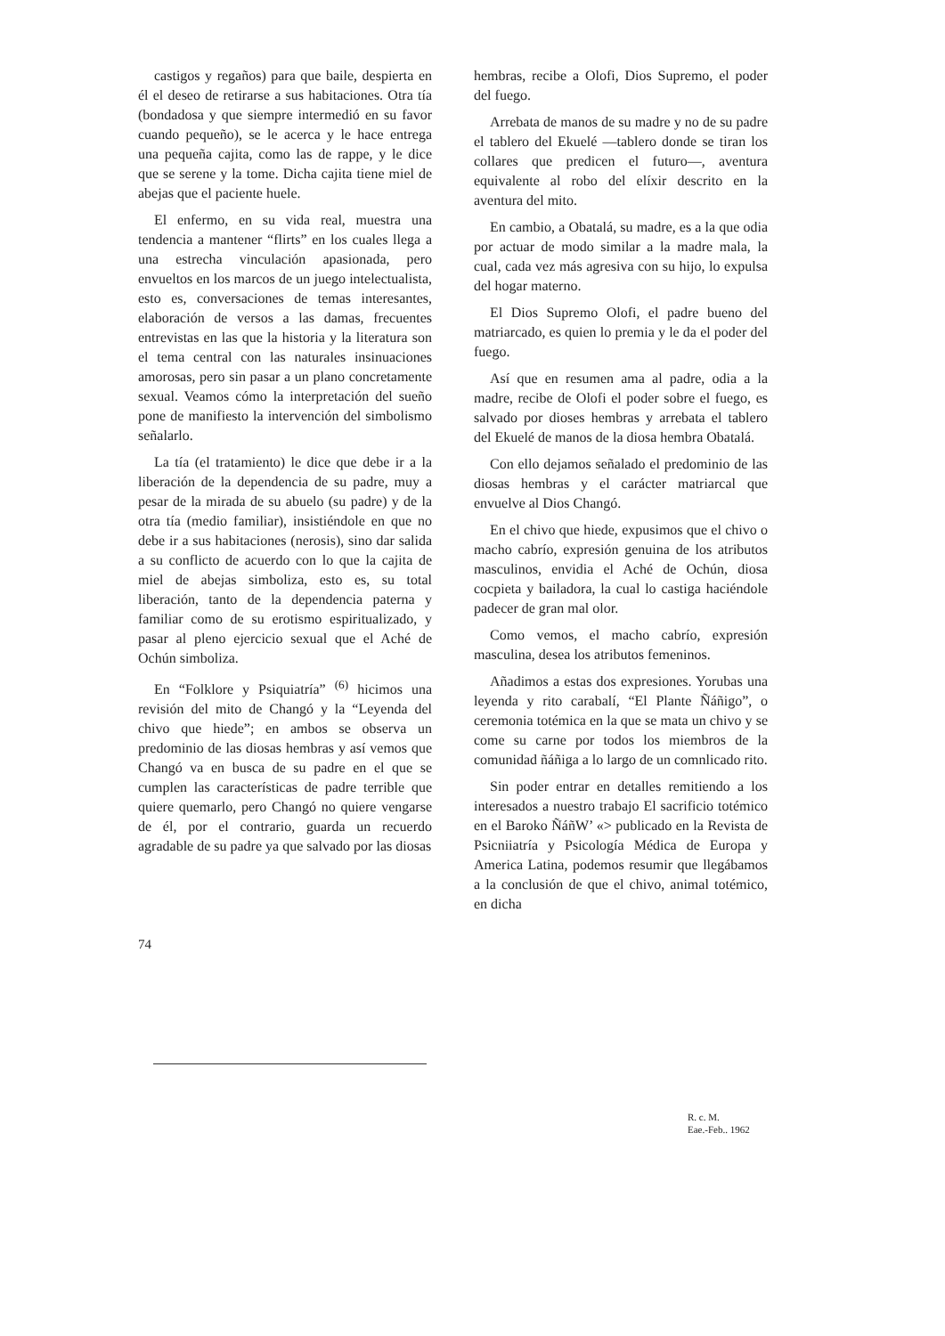castigos y regaños) para que baile, despierta en él el deseo de retirarse a sus habitaciones. Otra tía (bondadosa y que siempre intermedió en su favor cuando pequeño), se le acerca y le hace entrega una pequeña cajita, como las de rappe, y le dice que se serene y la tome. Dicha cajita tiene miel de abejas que el paciente huele.
El enfermo, en su vida real, muestra una tendencia a mantener “flirts” en los cuales llega a una estrecha vinculación apasionada, pero envueltos en los marcos de un juego intelectualista, esto es, conversaciones de temas interesantes, elaboración de versos a las damas, frecuentes entrevistas en las que la historia y la literatura son el tema central con las naturales insinuaciones amorosas, pero sin pasar a un plano concretamente sexual. Veamos cómo la interpretación del sueño pone de manifiesto la intervención del simbolismo señalarlo.
La tía (el tratamiento) le dice que debe ir a la liberación de la dependencia de su padre, muy a pesar de la mirada de su abuelo (su padre) y de la otra tía (medio familiar), insistiéndole en que no debe ir a sus habitaciones (nerosis), sino dar salida a su conflicto de acuerdo con lo que la cajita de miel de abejas simboliza, esto es, su total liberación, tanto de la dependencia paterna y familiar como de su erotismo espiritualizado, y pasar al pleno ejercicio sexual que el Aché de Ochún simboliza.
En “Folklore y Psiquiatría” <sup>(6)</sup> hicimos una revisión del mito de Changó y la “Leyenda del chivo que hiede”; en ambos se observa un predominio de las diosas hembras y así vemos que Changó va en busca de su padre en el que se cumplen las características de padre terrible que quiere quemarlo, pero Changó no quiere vengarse de él, por el contrario, guarda un recuerdo agradable de su padre ya que salvado por las diosas
hembras, recibe a Olofi, Dios Supremo, el poder del fuego.
Arrebata de manos de su madre y no de su padre el tablero del Ekuelé —tablero donde se tiran los collares que predicen el futuro—, aventura equivalente al robo del elíxir descrito en la aventura del mito.
En cambio, a Obatalá, su madre, es a la que odia por actuar de modo similar a la madre mala, la cual, cada vez más agresiva con su hijo, lo expulsa del hogar materno.
El Dios Supremo Olofi, el padre bueno del matriarcado, es quien lo premia y le da el poder del fuego.
Así que en resumen ama al padre, odia a la madre, recibe de Olofi el poder sobre el fuego, es salvado por dioses hembras y arrebata el tablero del Ekuelé de manos de la diosa hembra Obatalá.
Con ello dejamos señalado el predominio de las diosas hembras y el carácter matriarcal que envuelve al Dios Changó.
En el chivo que hiede, expusimos que el chivo o macho cabrío, expresión genuina de los atributos masculinos, envidia el Aché de Ochún, diosa cocpieta y bailadora, la cual lo castiga haciéndole padecer de gran mal olor.
Como vemos, el macho cabrío, expresión masculina, desea los atributos femeninos.
Añadimos a estas dos expresiones. Yorubas una leyenda y rito carabalí, “El Plante Ñáñigo”, o ceremonia totémica en la que se mata un chivo y se come su carne por todos los miembros de la comunidad ñáñiga a lo largo de un comnlicado rito.
Sin poder entrar en detalles remitiendo a los interesados a nuestro trabajo El sacrificio totémico en el Baroko ÑáñW’ «> publicado en la Revista de Psicniiatría y Psicología Médica de Europa y America Latina, podemos resumir que llegábamos a la conclusión de que el chivo, animal totémico, en dicha
74
R. c. M.
Eae.-Feb.. 1962